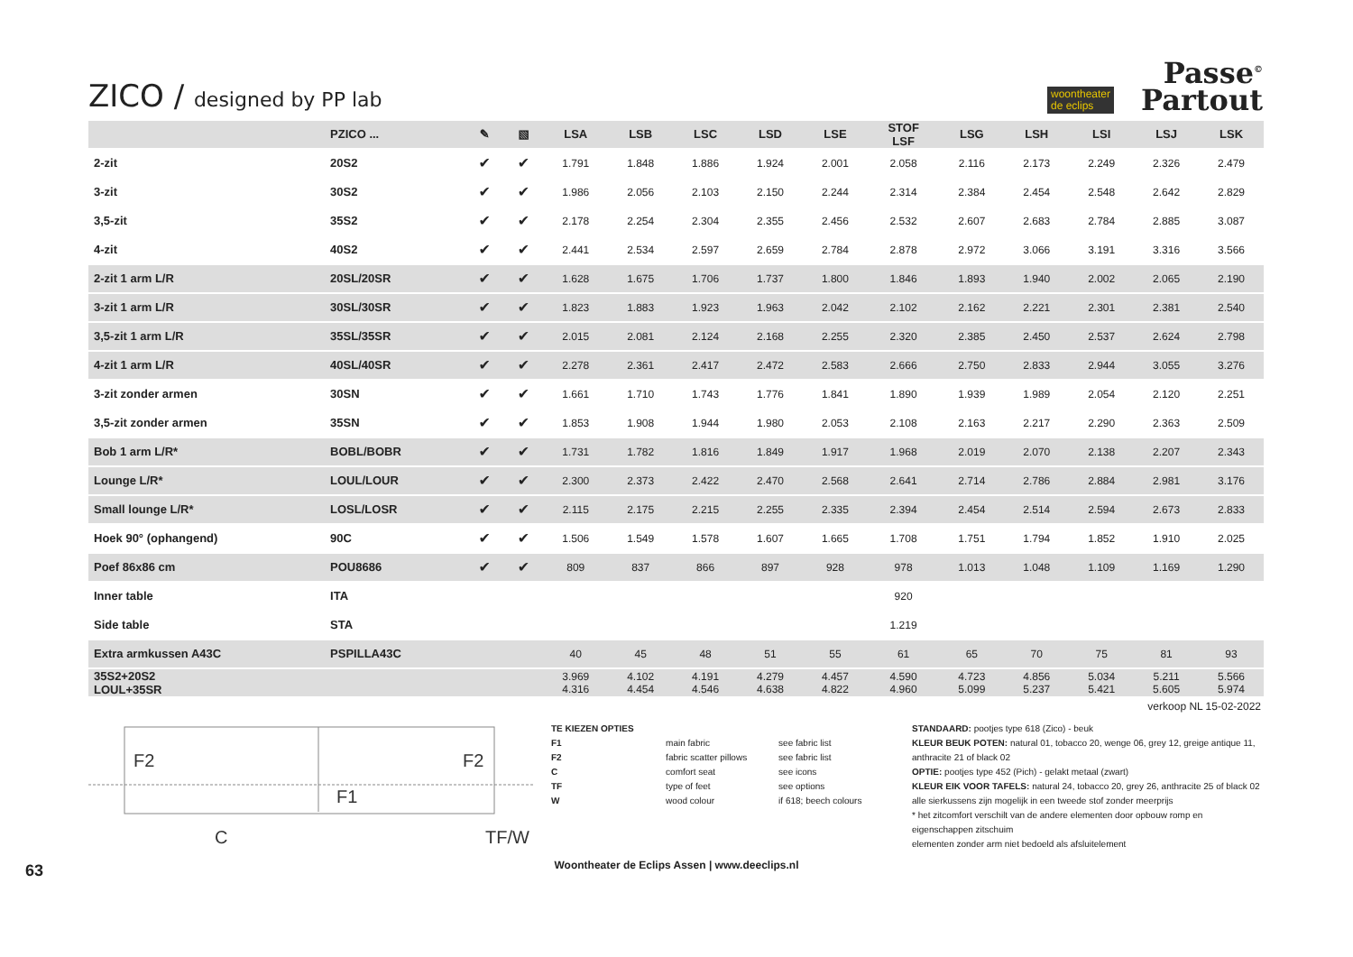ZICO / designed by PP lab
woontheater
de eclips
Passe<sup>©</sup>
Partout
| | PZICO ... | ✎ | ▧ | LSA | LSB | LSC | LSD | LSE | STOF LSF | LSG | LSH | LSI | LSJ | LSK |
| --- | --- | --- | --- | --- | --- | --- | --- | --- | --- | --- | --- | --- | --- | --- |
| 2-zit | 20S2 | ✔ | ✔ | 1.791 | 1.848 | 1.886 | 1.924 | 2.001 | 2.058 | 2.116 | 2.173 | 2.249 | 2.326 | 2.479 |
| 3-zit | 30S2 | ✔ | ✔ | 1.986 | 2.056 | 2.103 | 2.150 | 2.244 | 2.314 | 2.384 | 2.454 | 2.548 | 2.642 | 2.829 |
| 3,5-zit | 35S2 | ✔ | ✔ | 2.178 | 2.254 | 2.304 | 2.355 | 2.456 | 2.532 | 2.607 | 2.683 | 2.784 | 2.885 | 3.087 |
| 4-zit | 40S2 | ✔ | ✔ | 2.441 | 2.534 | 2.597 | 2.659 | 2.784 | 2.878 | 2.972 | 3.066 | 3.191 | 3.316 | 3.566 |
| 2-zit 1 arm L/R | 20SL/20SR | ✔ | ✔ | 1.628 | 1.675 | 1.706 | 1.737 | 1.800 | 1.846 | 1.893 | 1.940 | 2.002 | 2.065 | 2.190 |
| 3-zit 1 arm L/R | 30SL/30SR | ✔ | ✔ | 1.823 | 1.883 | 1.923 | 1.963 | 2.042 | 2.102 | 2.162 | 2.221 | 2.301 | 2.381 | 2.540 |
| 3,5-zit 1 arm L/R | 35SL/35SR | ✔ | ✔ | 2.015 | 2.081 | 2.124 | 2.168 | 2.255 | 2.320 | 2.385 | 2.450 | 2.537 | 2.624 | 2.798 |
| 4-zit 1 arm L/R | 40SL/40SR | ✔ | ✔ | 2.278 | 2.361 | 2.417 | 2.472 | 2.583 | 2.666 | 2.750 | 2.833 | 2.944 | 3.055 | 3.276 |
| 3-zit zonder armen | 30SN | ✔ | ✔ | 1.661 | 1.710 | 1.743 | 1.776 | 1.841 | 1.890 | 1.939 | 1.989 | 2.054 | 2.120 | 2.251 |
| 3,5-zit zonder armen | 35SN | ✔ | ✔ | 1.853 | 1.908 | 1.944 | 1.980 | 2.053 | 2.108 | 2.163 | 2.217 | 2.290 | 2.363 | 2.509 |
| Bob 1 arm L/R* | BOBL/BOBR | ✔ | ✔ | 1.731 | 1.782 | 1.816 | 1.849 | 1.917 | 1.968 | 2.019 | 2.070 | 2.138 | 2.207 | 2.343 |
| Lounge L/R* | LOUL/LOUR | ✔ | ✔ | 2.300 | 2.373 | 2.422 | 2.470 | 2.568 | 2.641 | 2.714 | 2.786 | 2.884 | 2.981 | 3.176 |
| Small lounge L/R* | LOSL/LOSR | ✔ | ✔ | 2.115 | 2.175 | 2.215 | 2.255 | 2.335 | 2.394 | 2.454 | 2.514 | 2.594 | 2.673 | 2.833 |
| Hoek 90° (ophangend) | 90C | ✔ | ✔ | 1.506 | 1.549 | 1.578 | 1.607 | 1.665 | 1.708 | 1.751 | 1.794 | 1.852 | 1.910 | 2.025 |
| Poef 86x86 cm | POU8686 | ✔ | ✔ | 809 | 837 | 866 | 897 | 928 | 978 | 1.013 | 1.048 | 1.109 | 1.169 | 1.290 |
| Inner table | ITA | | | | | | | | 920 | | | | | |
| Side table | STA | | | | | | | | 1.219 | | | | | |
| Extra armkussen A43C | PSPILLA43C | | | 40 | 45 | 48 | 51 | 55 | 61 | 65 | 70 | 75 | 81 | 93 |
| 35S2+20S2 LOUL+35SR | | | | 3.969 4.316 | 4.102 4.454 | 4.191 4.546 | 4.279 4.638 | 4.457 4.822 | 4.590 4.960 | 4.723 5.099 | 4.856 5.237 | 5.034 5.421 | 5.211 5.605 | 5.566 5.974 |
verkoop NL 15-02-2022
F2
F2
F1
C
TF/W
| TE KIEZEN OPTIES | | |
| F1 | main fabric | see fabric list |
| F2 | fabric scatter pillows | see fabric list |
| C | comfort seat | see icons |
| TF | type of feet | see options |
| W | wood colour | if 618; beech colours |
STANDAARD: pootjes type 618 (Zico) - beuk
KLEUR BEUK POTEN: natural 01, tobacco 20, wenge 06, grey 12, greige antique 11, anthracite 21 of black 02
OPTIE: pootjes type 452 (Pich) - gelakt metaal (zwart)
KLEUR EIK VOOR TAFELS: natural 24, tobacco 20, grey 26, anthracite 25 of black 02
alle sierkussens zijn mogelijk in een tweede stof zonder meerprijs
* het zitcomfort verschilt van de andere elementen door opbouw romp en eigenschappen zitschuim
elementen zonder arm niet bedoeld als afsluitelement
Woontheater de Eclips Assen | www.deeclips.nl
63